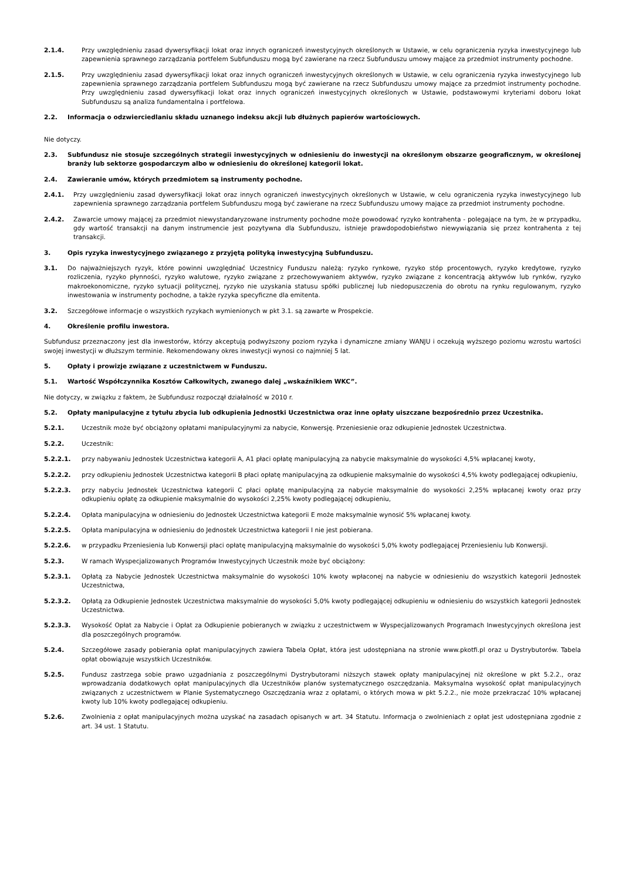2.1.4. Przy uwzględnieniu zasad dywersyfikacji lokat oraz innych ograniczeń inwestycyjnych określonych w Ustawie, w celu ograniczenia ryzyka inwestycyjnego lub zapewnienia sprawnego zarządzania portfelem Subfunduszu mogą być zawierane na rzecz Subfunduszu umowy mające za przedmiot instrumenty pochodne.
2.1.5. Przy uwzględnieniu zasad dywersyfikacji lokat oraz innych ograniczeń inwestycyjnych określonych w Ustawie, w celu ograniczenia ryzyka inwestycyjnego lub zapewnienia sprawnego zarządzania portfelem Subfunduszu mogą być zawierane na rzecz Subfunduszu umowy mające za przedmiot instrumenty pochodne. Przy uwzględnieniu zasad dywersyfikacji lokat oraz innych ograniczeń inwestycyjnych określonych w Ustawie, podstawowymi kryteriami doboru lokat Subfunduszu są analiza fundamentalna i portfelowa.
2.2. Informacja o odzwierciedlaniu składu uznanego indeksu akcji lub dłużnych papierów wartościowych.
Nie dotyczy.
2.3. Subfundusz nie stosuje szczególnych strategii inwestycyjnych w odniesieniu do inwestycji na określonym obszarze geograficznym, w określonej branży lub sektorze gospodarczym albo w odniesieniu do określonej kategorii lokat.
2.4. Zawieranie umów, których przedmiotem są instrumenty pochodne.
2.4.1. Przy uwzględnieniu zasad dywersyfikacji lokat oraz innych ograniczeń inwestycyjnych określonych w Ustawie, w celu ograniczenia ryzyka inwestycyjnego lub zapewnienia sprawnego zarządzania portfelem Subfunduszu mogą być zawierane na rzecz Subfunduszu umowy mające za przedmiot instrumenty pochodne.
2.4.2. Zawarcie umowy mającej za przedmiot niewystandaryzowane instrumenty pochodne może powodować ryzyko kontrahenta - polegające na tym, że w przypadku, gdy wartość transakcji na danym instrumencie jest pozytywna dla Subfunduszu, istnieje prawdopodobieństwo niewywiązania się przez kontrahenta z tej transakcji.
3. Opis ryzyka inwestycyjnego związanego z przyjętą polityką inwestycyjną Subfunduszu.
3.1. Do najważniejszych ryzyk, które powinni uwzględniać Uczestnicy Funduszu należą: ryzyko rynkowe, ryzyko stóp procentowych, ryzyko kredytowe, ryzyko rozliczenia, ryzyko płynności, ryzyko walutowe, ryzyko związane z przechowywaniem aktywów, ryzyko związane z koncentracją aktywów lub rynków, ryzyko makroekonomiczne, ryzyko sytuacji politycznej, ryzyko nie uzyskania statusu spółki publicznej lub niedopuszczenia do obrotu na rynku regulowanym, ryzyko inwestowania w instrumenty pochodne, a także ryzyka specyficzne dla emitenta.
3.2. Szczegółowe informacje o wszystkich ryzykach wymienionych w pkt 3.1. są zawarte w Prospekcie.
4. Określenie profilu inwestora.
Subfundusz przeznaczony jest dla inwestorów, którzy akceptują podwyższony poziom ryzyka i dynamiczne zmiany WANJU i oczekują wyższego poziomu wzrostu wartości swojej inwestycji w dłuższym terminie. Rekomendowany okres inwestycji wynosi co najmniej 5 lat.
5. Opłaty i prowizje związane z uczestnictwem w Funduszu.
5.1. Wartość Współczynnika Kosztów Całkowitych, zwanego dalej „wskaźnikiem WKC”.
Nie dotyczy, w związku z faktem, że Subfundusz rozpoczął działalność w 2010 r.
5.2. Opłaty manipulacyjne z tytułu zbycia lub odkupienia Jednostki Uczestnictwa oraz inne opłaty uiszczane bezpośrednio przez Uczestnika.
5.2.1. Uczestnik może być obciążony opłatami manipulacyjnymi za nabycie, Konwersję. Przeniesienie oraz odkupienie Jednostek Uczestnictwa.
5.2.2. Uczestnik:
5.2.2.1. przy nabywaniu Jednostek Uczestnictwa kategorii A, A1 płaci opłatę manipulacyjną za nabycie maksymalnie do wysokości 4,5% wpłacanej kwoty,
5.2.2.2. przy odkupieniu Jednostek Uczestnictwa kategorii B płaci opłatę manipulacyjną za odkupienie maksymalnie do wysokości 4,5% kwoty podlegającej odkupieniu,
5.2.2.3. przy nabyciu Jednostek Uczestnictwa kategorii C płaci opłatę manipulacyjną za nabycie maksymalnie do wysokości 2,25% wpłacanej kwoty oraz przy odkupieniu opłatę za odkupienie maksymalnie do wysokości 2,25% kwoty podlegającej odkupieniu,
5.2.2.4. Opłata manipulacyjna w odniesieniu do Jednostek Uczestnictwa kategorii E może maksymalnie wynosić 5% wpłacanej kwoty.
5.2.2.5. Opłata manipulacyjna w odniesieniu do Jednostek Uczestnictwa kategorii I nie jest pobierana.
5.2.2.6. w przypadku Przeniesienia lub Konwersji płaci opłatę manipulacyjną maksymalnie do wysokości 5,0% kwoty podlegającej Przeniesieniu lub Konwersji.
5.2.3. W ramach Wyspecjalizowanych Programów Inwestycyjnych Uczestnik może być obciążony:
5.2.3.1. Opłatą za Nabycie Jednostek Uczestnictwa maksymalnie do wysokości 10% kwoty wpłaconej na nabycie w odniesieniu do wszystkich kategorii Jednostek Uczestnictwa,
5.2.3.2. Opłatą za Odkupienie Jednostek Uczestnictwa maksymalnie do wysokości 5,0% kwoty podlegającej odkupieniu w odniesieniu do wszystkich kategorii Jednostek Uczestnictwa.
5.2.3.3. Wysokość Opłat za Nabycie i Opłat za Odkupienie pobieranych w związku z uczestnictwem w Wyspecjalizowanych Programach Inwestycyjnych określona jest dla poszczególnych programów.
5.2.4. Szczegółowe zasady pobierania opłat manipulacyjnych zawiera Tabela Opłat, która jest udostępniana na stronie www.pkotfi.pl oraz u Dystrybutorów. Tabela opłat obowiązuje wszystkich Uczestników.
5.2.5. Fundusz zastrzega sobie prawo uzgadniania z poszczególnymi Dystrybutorami niższych stawek opłaty manipulacyjnej niż określone w pkt 5.2.2., oraz wprowadzania dodatkowych opłat manipulacyjnych dla Uczestników planów systematycznego oszczędzania. Maksymalna wysokość opłat manipulacyjnych związanych z uczestnictwem w Planie Systematycznego Oszczędzania wraz z opłatami, o których mowa w pkt 5.2.2., nie może przekraczać 10% wpłacanej kwoty lub 10% kwoty podlegającej odkupieniu.
5.2.6. Zwolnienia z opłat manipulacyjnych można uzyskać na zasadach opisanych w art. 34 Statutu. Informacja o zwolnieniach z opłat jest udostępniana zgodnie z art. 34 ust. 1 Statutu.